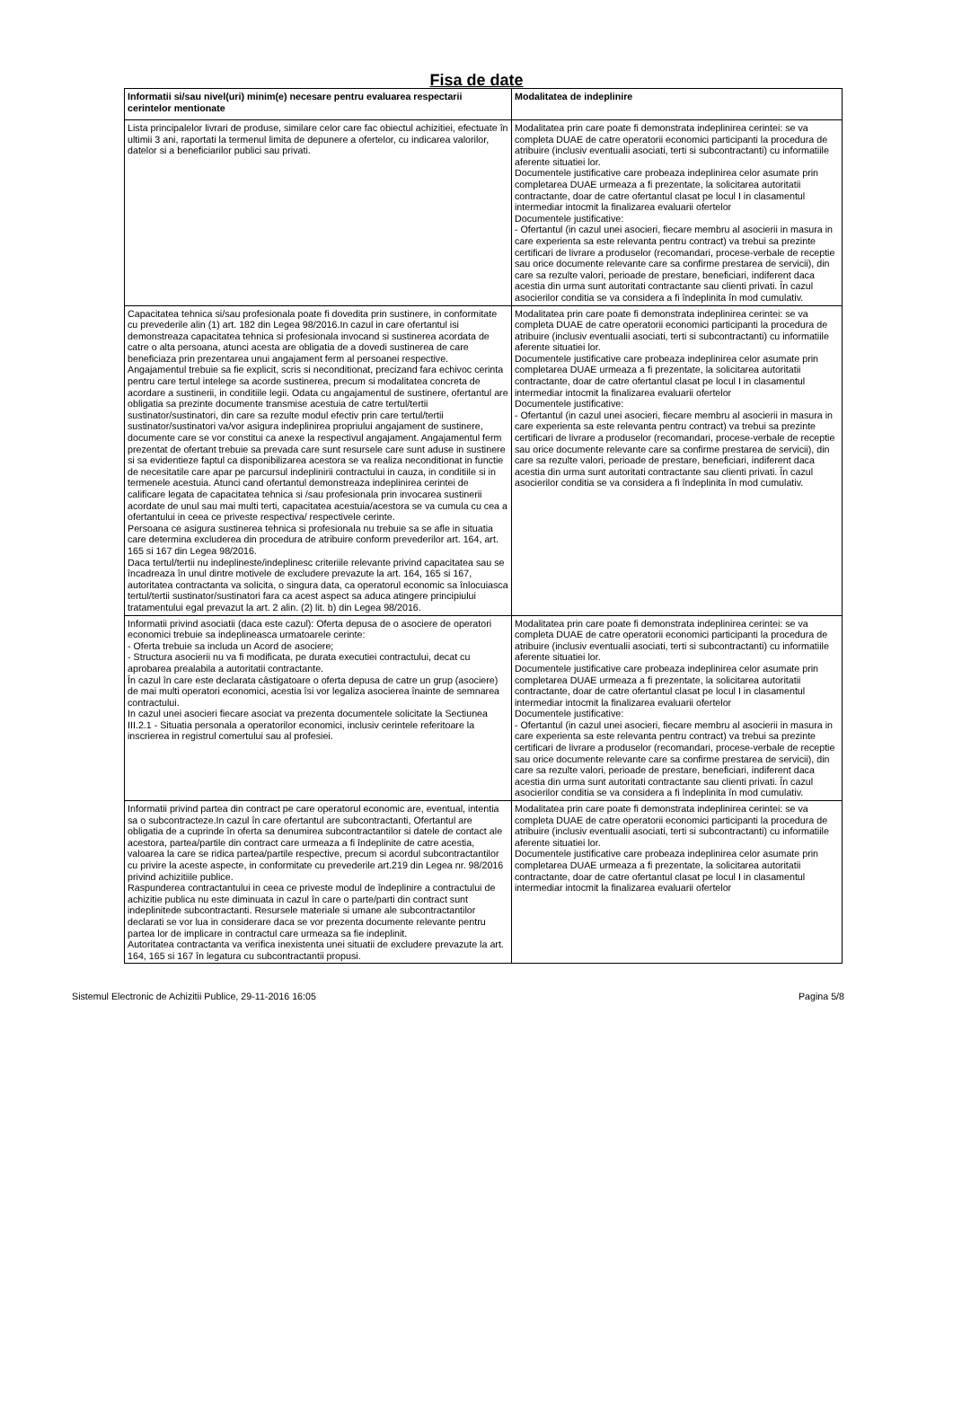Fisa de date
| Informatii si/sau nivel(uri) minim(e) necesare pentru evaluarea respectarii cerintelor mentionate | Modalitatea de indeplinire |
| --- | --- |
| Lista principalelor livrari de produse, similare celor care fac obiectul achizitiei, efectuate în ultimii 3 ani, raportati la termenul limita de depunere a ofertelor, cu indicarea valorilor, datelor si a beneficiarilor publici sau privati. | Modalitatea prin care poate fi demonstrata indeplinirea cerintei: se va completa DUAE de catre operatorii economici participanti la procedura de atribuire (inclusiv eventualii asociati, terti si subcontractanti) cu informatiile aferente situatiei lor. Documentele justificative care probeaza indeplinirea celor asumate prin completarea DUAE urmeaza a fi prezentate, la solicitarea autoritatii contractante, doar de catre ofertantul clasat pe locul I in clasamentul intermediar intocmit la finalizarea evaluarii ofertelor Documentele justificative: - Ofertantul (in cazul unei asocieri, fiecare membru al asocierii in masura in care experienta sa este relevanta pentru contract) va trebui sa prezinte certificari de livrare a produselor (recomandari, procese-verbale de receptie sau orice documente relevante care sa confirme prestarea de servicii), din care sa rezulte valori, perioade de prestare, beneficiari, indiferent daca acestia din urma sunt autoritati contractante sau clienti privati. În cazul asocierilor conditia se va considera a fi îndeplinita în mod cumulativ. |
| Capacitatea tehnica si/sau profesionala poate fi dovedita prin sustinere, in conformitate cu prevederile alin (1) art. 182 din Legea 98/2016.In cazul in care ofertantul isi demonstreaza capacitatea tehnica si profesionala invocand si sustinerea acordata de catre o alta persoana, atunci acesta are obligatia de a dovedi sustinerea de care beneficiaza prin prezentarea unui angajament ferm al persoanei respective. Angajamentul trebuie sa fie explicit, scris si neconditionat, precizand fara echivoc cerinta pentru care tertul intelege sa acorde sustinerea, precum si modalitatea concreta de acordare a sustinerii, in conditiile legii. Odata cu angajamentul de sustinere, ofertantul are obligatia sa prezinte documente transmise acestuia de catre tertul/tertii sustinator/sustinatori, din care sa rezulte modul efectiv prin care tertul/tertii sustinator/sustinatori va/vor asigura indeplinirea propriului angajament de sustinere, documente care se vor constitui ca anexe la respectivul angajament. Angajamentul ferm prezentat de ofertant trebuie sa prevada care sunt resursele care sunt aduse in sustinere si sa evidentieze faptul ca disponibilizarea acestora se va realiza neconditionat in functie de necesitatile care apar pe parcursul indeplinirii contractului in cauza, in conditiile si in termenele acestuia. Atunci cand ofertantul demonstreaza indeplinirea cerintei de calificare legata de capacitatea tehnica si /sau profesionala prin invocarea sustinerii acordate de unul sau mai multi terti, capacitatea acestuia/acestora se va cumula cu cea a ofertantului in ceea ce priveste respectiva/ respectivele cerinte. Persoana ce asigura sustinerea tehnica si profesionala nu trebuie sa se afle in situatia care determina excluderea din procedura de atribuire conform prevederilor art. 164, art. 165 si 167 din Legea 98/2016. Daca tertul/tertii nu indeplineste/indeplinesc criteriile relevante privind capacitatea sau se încadreaza în unul dintre motivele de excludere prevazute la art. 164, 165 si 167, autoritatea contractanta va solicita, o singura data, ca operatorul economic sa înlocuiasca tertul/tertii sustinator/sustinatori fara ca acest aspect sa aduca atingere principiului tratamentului egal prevazut la art. 2 alin. (2) lit. b) din Legea 98/2016. | Modalitatea prin care poate fi demonstrata indeplinirea cerintei: se va completa DUAE de catre operatorii economici participanti la procedura de atribuire (inclusiv eventualii asociati, terti si subcontractanti) cu informatiile aferente situatiei lor. Documentele justificative care probeaza indeplinirea celor asumate prin completarea DUAE urmeaza a fi prezentate, la solicitarea autoritatii contractante, doar de catre ofertantul clasat pe locul I in clasamentul intermediar intocmit la finalizarea evaluarii ofertelor Documentele justificative: - Ofertantul (in cazul unei asocieri, fiecare membru al asocierii in masura in care experienta sa este relevanta pentru contract) va trebui sa prezinte certificari de livrare a produselor (recomandari, procese-verbale de receptie sau orice documente relevante care sa confirme prestarea de servicii), din care sa rezulte valori, perioade de prestare, beneficiari, indiferent daca acestia din urma sunt autoritati contractante sau clienti privati. În cazul asocierilor conditia se va considera a fi îndeplinita în mod cumulativ. |
| Informatii privind asociatii (daca este cazul): Oferta depusa de o asociere de operatori economici trebuie sa indeplineasca urmatoarele cerinte: - Oferta trebuie sa includa un Acord de asociere; - Structura asocierii nu va fi modificata, pe durata executiei contractului, decat cu aprobarea prealabila a autoritatii contractante. În cazul în care este declarata câstigatoare o oferta depusa de catre un grup (asociere) de mai multi operatori economici, acestia îsi vor legaliza asocierea înainte de semnarea contractului. In cazul unei asocieri fiecare asociat va prezenta documentele solicitate la Sectiunea III.2.1 - Situatia personala a operatorilor economici, inclusiv cerintele referitoare la inscrierea in registrul comertului sau al profesiei. | Modalitatea prin care poate fi demonstrata indeplinirea cerintei: se va completa DUAE de catre operatorii economici participanti la procedura de atribuire (inclusiv eventualii asociati, terti si subcontractanti) cu informatiile aferente situatiei lor. Documentele justificative care probeaza indeplinirea celor asumate prin completarea DUAE urmeaza a fi prezentate, la solicitarea autoritatii contractante, doar de catre ofertantul clasat pe locul I in clasamentul intermediar intocmit la finalizarea evaluarii ofertelor Documentele justificative: - Ofertantul (in cazul unei asocieri, fiecare membru al asocierii in masura in care experienta sa este relevanta pentru contract) va trebui sa prezinte certificari de livrare a produselor (recomandari, procese-verbale de receptie sau orice documente relevante care sa confirme prestarea de servicii), din care sa rezulte valori, perioade de prestare, beneficiari, indiferent daca acestia din urma sunt autoritati contractante sau clienti privati. În cazul asocierilor conditia se va considera a fi îndeplinita în mod cumulativ. |
| Informatii privind partea din contract pe care operatorul economic are, eventual, intentia sa o subcontracteze.In cazul în care ofertantul are subcontractanti, Ofertantul are obligatia de a cuprinde în oferta sa denumirea subcontractantilor si datele de contact ale acestora, partea/partile din contract care urmeaza a fi îndeplinite de catre acestia, valoarea la care se ridica partea/partile respective, precum si acordul subcontractantilor cu privire la aceste aspecte, in conformitate cu prevederile art.219 din Legea nr. 98/2016 privind achizitiile publice. Raspunderea contractantului in ceea ce priveste modul de îndeplinire a contractului de achizitie publica nu este diminuata in cazul în care o parte/parti din contract sunt indeplinitede subcontractanti. Resursele materiale si umane ale subcontractantilor declarati se vor lua in considerare daca se vor prezenta documente relevante pentru partea lor de implicare in contractul care urmeaza sa fie indeplinit. Autoritatea contractanta va verifica inexistenta unei situatii de excludere prevazute la art. 164, 165 si 167 în legatura cu subcontractantii propusi. | Modalitatea prin care poate fi demonstrata indeplinirea cerintei: se va completa DUAE de catre operatorii economici participanti la procedura de atribuire (inclusiv eventualii asociati, terti si subcontractanti) cu informatiile aferente situatiei lor. Documentele justificative care probeaza indeplinirea celor asumate prin completarea DUAE urmeaza a fi prezentate, la solicitarea autoritatii contractante, doar de catre ofertantul clasat pe locul I in clasamentul intermediar intocmit la finalizarea evaluarii ofertelor |
Sistemul Electronic de Achizitii Publice, 29-11-2016 16:05 Pagina 5/8